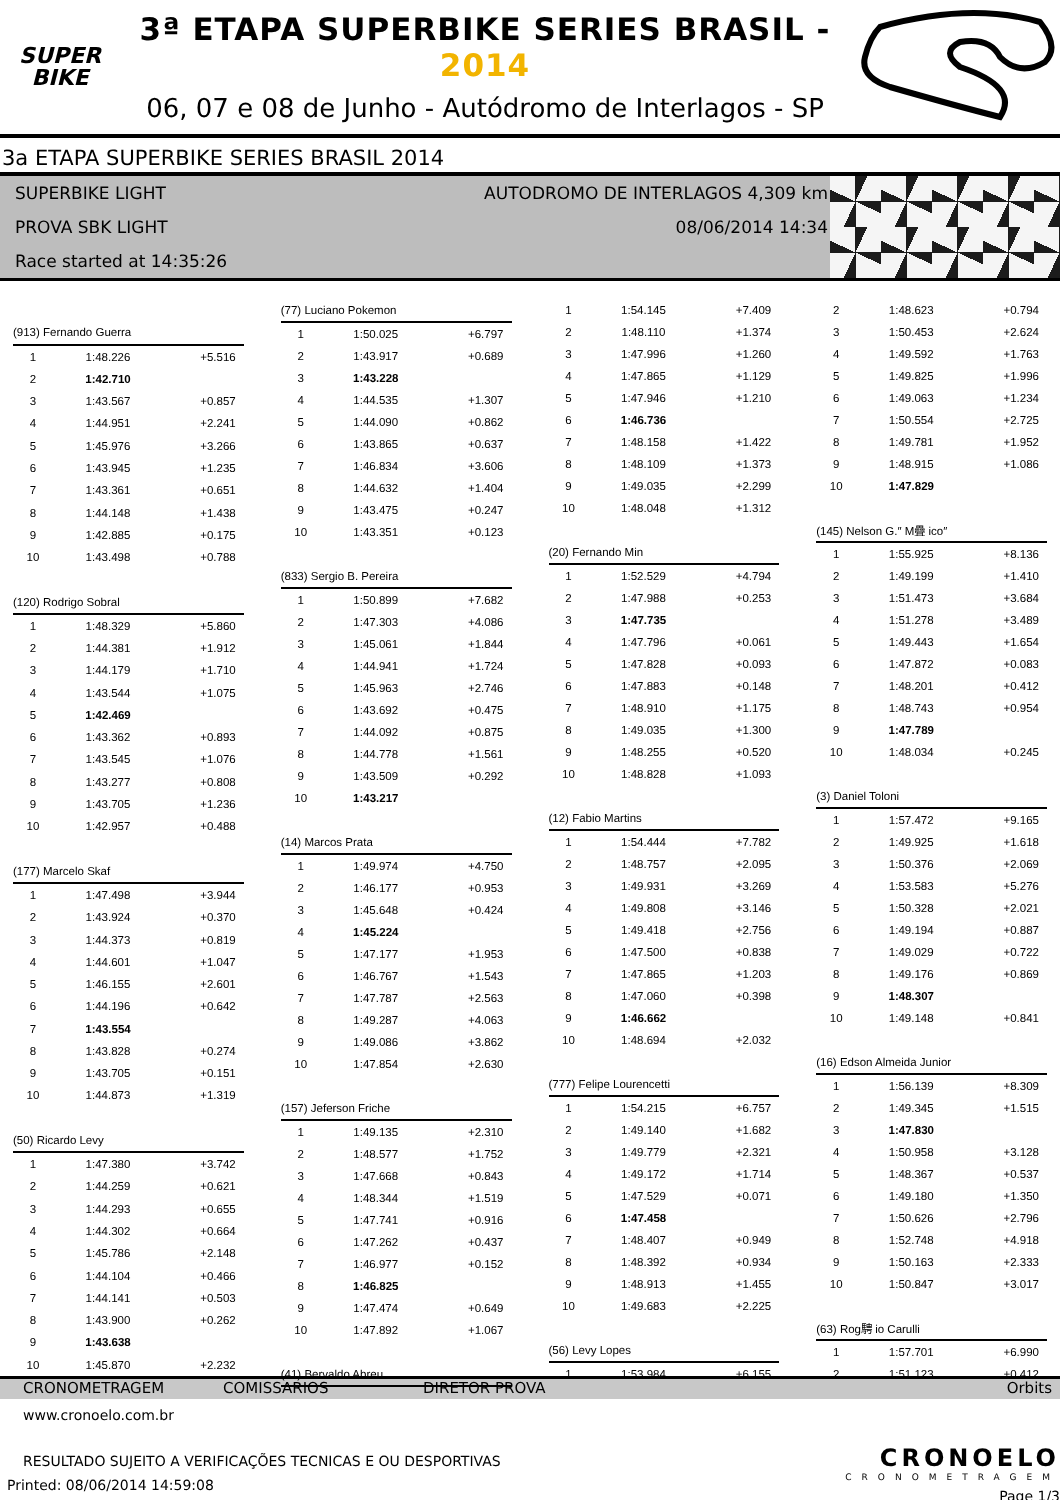SUPER
BIKE
3ª ETAPA SUPERBIKE SERIES BRASIL - 2014
06, 07 e 08 de Junho - Autódromo de Interlagos - SP
3a ETAPA SUPERBIKE SERIES BRASIL 2014
SUPERBIKE LIGHT AUTODROMO DE INTERLAGOS 4,309 km
PROVA SBK LIGHT 08/06/2014 14:34
Race started at 14:35:26
| (913) Fernando Guerra | | |
| 1 | 1:48.226 | +5.516 |
| 2 | 1:42.710 | |
| 3 | 1:43.567 | +0.857 |
| 4 | 1:44.951 | +2.241 |
| 5 | 1:45.976 | +3.266 |
| 6 | 1:43.945 | +1.235 |
| 7 | 1:43.361 | +0.651 |
| 8 | 1:44.148 | +1.438 |
| 9 | 1:42.885 | +0.175 |
| 10 | 1:43.498 | +0.788 |
| (120) Rodrigo Sobral | | |
| 1 | 1:48.329 | +5.860 |
| 2 | 1:44.381 | +1.912 |
| 3 | 1:44.179 | +1.710 |
| 4 | 1:43.544 | +1.075 |
| 5 | 1:42.469 | |
| 6 | 1:43.362 | +0.893 |
| 7 | 1:43.545 | +1.076 |
| 8 | 1:43.277 | +0.808 |
| 9 | 1:43.705 | +1.236 |
| 10 | 1:42.957 | +0.488 |
| (177) Marcelo Skaf | | |
| 1 | 1:47.498 | +3.944 |
| 2 | 1:43.924 | +0.370 |
| 3 | 1:44.373 | +0.819 |
| 4 | 1:44.601 | +1.047 |
| 5 | 1:46.155 | +2.601 |
| 6 | 1:44.196 | +0.642 |
| 7 | 1:43.554 | |
| 8 | 1:43.828 | +0.274 |
| 9 | 1:43.705 | +0.151 |
| 10 | 1:44.873 | +1.319 |
| (50) Ricardo Levy | | |
| 1 | 1:47.380 | +3.742 |
| 2 | 1:44.259 | +0.621 |
| 3 | 1:44.293 | +0.655 |
| 4 | 1:44.302 | +0.664 |
| 5 | 1:45.786 | +2.148 |
| 6 | 1:44.104 | +0.466 |
| 7 | 1:44.141 | +0.503 |
| 8 | 1:43.900 | +0.262 |
| 9 | 1:43.638 | |
| 10 | 1:45.870 | +2.232 |
| (77) Luciano Pokemon | | |
| 1 | 1:50.025 | +6.797 |
| 2 | 1:43.917 | +0.689 |
| 3 | 1:43.228 | |
| 4 | 1:44.535 | +1.307 |
| 5 | 1:44.090 | +0.862 |
| 6 | 1:43.865 | +0.637 |
| 7 | 1:46.834 | +3.606 |
| 8 | 1:44.632 | +1.404 |
| 9 | 1:43.475 | +0.247 |
| 10 | 1:43.351 | +0.123 |
| (833) Sergio B. Pereira | | |
| 1 | 1:50.899 | +7.682 |
| 2 | 1:47.303 | +4.086 |
| 3 | 1:45.061 | +1.844 |
| 4 | 1:44.941 | +1.724 |
| 5 | 1:45.963 | +2.746 |
| 6 | 1:43.692 | +0.475 |
| 7 | 1:44.092 | +0.875 |
| 8 | 1:44.778 | +1.561 |
| 9 | 1:43.509 | +0.292 |
| 10 | 1:43.217 | |
| (14) Marcos Prata | | |
| 1 | 1:49.974 | +4.750 |
| 2 | 1:46.177 | +0.953 |
| 3 | 1:45.648 | +0.424 |
| 4 | 1:45.224 | |
| 5 | 1:47.177 | +1.953 |
| 6 | 1:46.767 | +1.543 |
| 7 | 1:47.787 | +2.563 |
| 8 | 1:49.287 | +4.063 |
| 9 | 1:49.086 | +3.862 |
| 10 | 1:47.854 | +2.630 |
| (157) Jeferson Friche | | |
| 1 | 1:49.135 | +2.310 |
| 2 | 1:48.577 | +1.752 |
| 3 | 1:47.668 | +0.843 |
| 4 | 1:48.344 | +1.519 |
| 5 | 1:47.741 | +0.916 |
| 6 | 1:47.262 | +0.437 |
| 7 | 1:46.977 | +0.152 |
| 8 | 1:46.825 | |
| 9 | 1:47.474 | +0.649 |
| 10 | 1:47.892 | +1.067 |
| (41) Bervaldo Abreu | | |
| 1 | 1:54.145 | +7.409 |
| 2 | 1:48.110 | +1.374 |
| 3 | 1:47.996 | +1.260 |
| 4 | 1:47.865 | +1.129 |
| 5 | 1:47.946 | +1.210 |
| 6 | 1:46.736 | |
| 7 | 1:48.158 | +1.422 |
| 8 | 1:48.109 | +1.373 |
| 9 | 1:49.035 | +2.299 |
| 10 | 1:48.048 | +1.312 |
| (20) Fernando Min | | |
| 1 | 1:52.529 | +4.794 |
| 2 | 1:47.988 | +0.253 |
| 3 | 1:47.735 | |
| 4 | 1:47.796 | +0.061 |
| 5 | 1:47.828 | +0.093 |
| 6 | 1:47.883 | +0.148 |
| 7 | 1:48.910 | +1.175 |
| 8 | 1:49.035 | +1.300 |
| 9 | 1:48.255 | +0.520 |
| 10 | 1:48.828 | +1.093 |
| (12) Fabio Martins | | |
| 1 | 1:54.444 | +7.782 |
| 2 | 1:48.757 | +2.095 |
| 3 | 1:49.931 | +3.269 |
| 4 | 1:49.808 | +3.146 |
| 5 | 1:49.418 | +2.756 |
| 6 | 1:47.500 | +0.838 |
| 7 | 1:47.865 | +1.203 |
| 8 | 1:47.060 | +0.398 |
| 9 | 1:46.662 | |
| 10 | 1:48.694 | +2.032 |
| (777) Felipe Lourencetti | | |
| 1 | 1:54.215 | +6.757 |
| 2 | 1:49.140 | +1.682 |
| 3 | 1:49.779 | +2.321 |
| 4 | 1:49.172 | +1.714 |
| 5 | 1:47.529 | +0.071 |
| 6 | 1:47.458 | |
| 7 | 1:48.407 | +0.949 |
| 8 | 1:48.392 | +0.934 |
| 9 | 1:48.913 | +1.455 |
| 10 | 1:49.683 | +2.225 |
| (56) Levy Lopes | | |
| 1 | 1:53.984 | +6.155 |
| 2 | 1:48.623 | +0.794 |
| 3 | 1:50.453 | +2.624 |
| 4 | 1:49.592 | +1.763 |
| 5 | 1:49.825 | +1.996 |
| 6 | 1:49.063 | +1.234 |
| 7 | 1:50.554 | +2.725 |
| 8 | 1:49.781 | +1.952 |
| 9 | 1:48.915 | +1.086 |
| 10 | 1:47.829 | |
| (145) Nelson G.″ M疊 ico″ | | |
| 1 | 1:55.925 | +8.136 |
| 2 | 1:49.199 | +1.410 |
| 3 | 1:51.473 | +3.684 |
| 4 | 1:51.278 | +3.489 |
| 5 | 1:49.443 | +1.654 |
| 6 | 1:47.872 | +0.083 |
| 7 | 1:48.201 | +0.412 |
| 8 | 1:48.743 | +0.954 |
| 9 | 1:47.789 | |
| 10 | 1:48.034 | +0.245 |
| (3) Daniel Toloni | | |
| 1 | 1:57.472 | +9.165 |
| 2 | 1:49.925 | +1.618 |
| 3 | 1:50.376 | +2.069 |
| 4 | 1:53.583 | +5.276 |
| 5 | 1:50.328 | +2.021 |
| 6 | 1:49.194 | +0.887 |
| 7 | 1:49.029 | +0.722 |
| 8 | 1:49.176 | +0.869 |
| 9 | 1:48.307 | |
| 10 | 1:49.148 | +0.841 |
| (16) Edson Almeida Junior | | |
| 1 | 1:56.139 | +8.309 |
| 2 | 1:49.345 | +1.515 |
| 3 | 1:47.830 | |
| 4 | 1:50.958 | +3.128 |
| 5 | 1:48.367 | +0.537 |
| 6 | 1:49.180 | +1.350 |
| 7 | 1:50.626 | +2.796 |
| 8 | 1:52.748 | +4.918 |
| 9 | 1:50.163 | +2.333 |
| 10 | 1:50.847 | +3.017 |
| (63) Rog騁 io Carulli | | |
| 1 | 1:57.701 | +6.990 |
| 2 | 1:51.123 | +0.412 |
CRONOMETRAGEM COMISSARIOS DIRETOR PROVA Orbits
www.cronoelo.com.br
RESULTADO SUJEITO A VERIFICAÇÕES TECNICAS E OU DESPORTIVAS
Printed: 08/06/2014 14:59:08
CRONOELO
CRONOMETRAGEM
Page 1/3